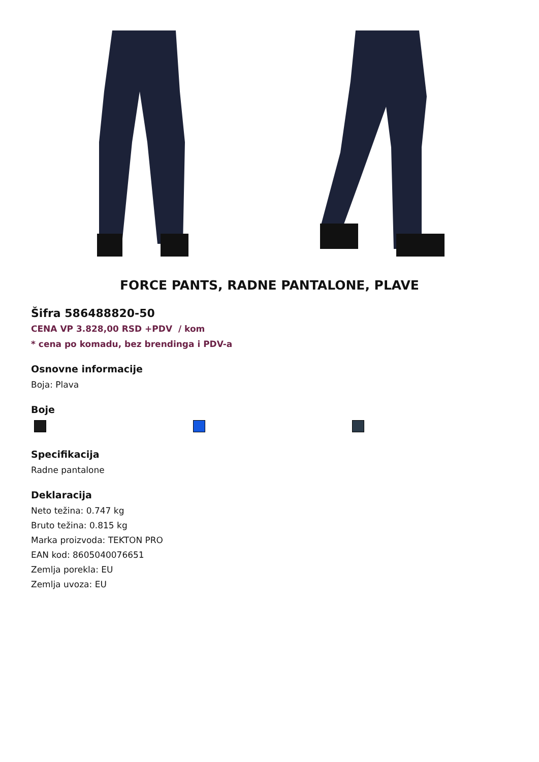FORCE PANTS, RADNE PANTALONE, PLAVE
Šifra 586488820-50
CENA VP 3.828,00 RSD +PDV / kom
* cena po komadu, bez brendinga i PDV-a
Osnovne informacije
Boja: Plava
Boje
Specifikacija
Radne pantalone
Deklaracija
Neto težina: 0.747 kg
Bruto težina: 0.815 kg
Marka proizvoda: TEKTON PRO
EAN kod: 8605040076651
Zemlja porekla: EU
Zemlja uvoza: EU